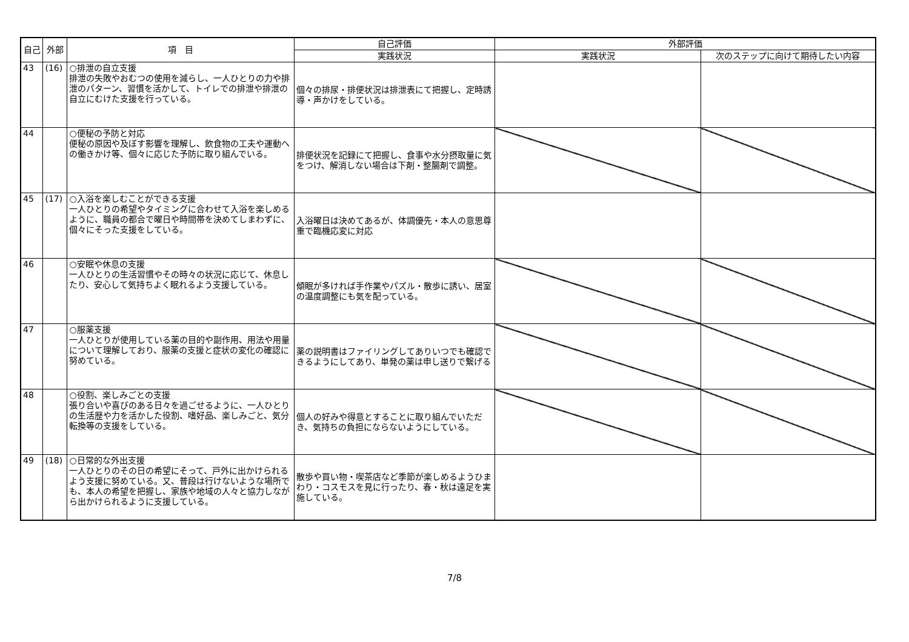| 自己 | 外部 | 項 目 | 自己評価 | 外部評価 | |
| --- | --- | --- | --- | --- | --- |
| | | | 実践状況 | 実践状況 | 次のステップに向けて期待したい内容 |
| 43 | (16) | ○排泄の自立支援 排泄の失敗やおむつの使用を減らし、一人ひとりの力や排泄のパターン、習慣を活かして、トイレでの排泄や排泄の自立にむけた支援を行っている。 | 個々の排尿・排便状況は排泄表にて把握し、定時誘導・声かけをしている。 | | |
| 44 | | ○便秘の予防と対応 便秘の原因や及ぼす影響を理解し、飲食物の工夫や運動への働きかけ等、個々に応じた予防に取り組んでいる。 | 排便状況を記録にて把握し、食事や水分摂取量に気をつけ、解消しない場合は下剤・整腸剤で調整。 | | |
| 45 | (17) | ○入浴を楽しむことができる支援 一人ひとりの希望やタイミングに合わせて入浴を楽しめるように、職員の都合で曜日や時間帯を決めてしまわずに、個々にそった支援をしている。 | 入浴曜日は決めてあるが、体調優先・本人の意思尊重で臨機応変に対応 | | |
| 46 | | ○安眠や休息の支援 一人ひとりの生活習慣やその時々の状況に応じて、休息したり、安心して気持ちよく眠れるよう支援している。 | 傾眠が多ければ手作業やパズル・散歩に誘い、居室の温度調整にも気を配っている。 | | |
| 47 | | ○服薬支援 一人ひとりが使用している薬の目的や副作用、用法や用量について理解しており、服薬の支援と症状の変化の確認に努めている。 | 薬の説明書はファイリングしてありいつでも確認できるようにしてあり、単発の薬は申し送りで繋げる | | |
| 48 | | ○役割、楽しみごとの支援 張り合いや喜びのある日々を過ごせるように、一人ひとりの生活歴や力を活かした役割、嗜好品、楽しみごと、気分転換等の支援をしている。 | 個人の好みや得意とすることに取り組んでいただき、気持ちの負担にならないようにしている。 | | |
| 49 | (18) | ○日常的な外出支援 一人ひとりのその日の希望にそって、戸外に出かけられるよう支援に努めている。又、普段は行けないような場所でも、本人の希望を把握し、家族や地域の人々と協力しながら出かけられるように支援している。 | 散歩や買い物・喫茶店など季節が楽しめるようひまわり・コスモスを見に行ったり、春・秋は遠足を実施している。 | | |
7/8